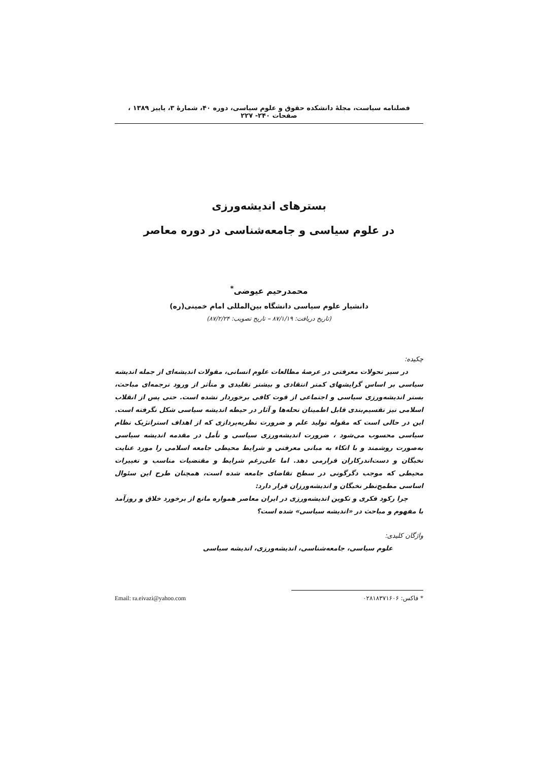فصلنامه سیاست، مجلهٔ دانشکده حقوق و علوم سیاسی، دوره ۴۰، شمارهٔ ۳، پاییز ۱۳۸۹ ، صفحات ۲۴۰- ۲۲۷
بسترهای اندیشه‌ورزی
در علوم سیاسی و جامعه‌شناسی در دوره معاصر
محمدرحیم عیوضی<sup>*</sup>
دانشیار علوم سیاسی دانشگاه بین‌المللی امام خمینی(ره)
(تاریخ دریافت: ۸۷/۱/۱۹ – تاریخ تصویب: ۸۷/۲/۲۴)
چکیده:
در سیر تحولات معرفتی در عرصهٔ مطالعات علوم انسانی، مقولات اندیشه‌ای از جمله اندیشه سیاسی بر اساس گرایشهای کمتر انتقادی و بیشتر تقلیدی و متأثر از ورود ترجمه‌ای مباحث، بستر اندیشه‌ورزی سیاسی و اجتماعی از قوت کافی برخوردار نشده است. حتی پس از انقلاب اسلامی نیز تقسیم‌بندی قابل اطمینان نحله‌ها و آثار در حیطه اندیشه سیاسی شکل نگرفته است. این در حالی است که مقوله تولید علم و ضرورت نظریه‌پردازی که از اهداف استراتژیک نظام سیاسی محسوب می‌شود ، ضرورت اندیشه‌ورزی سیاسی و تأمل در مقدمه اندیشه سیاسی به‌صورت روشمند و با اتکاء به مبانی معرفتی و شرایط محیطی جامعه اسلامی را مورد عنایت نخبگان و دست‌اندرکاران قرارمی دهد. اما علی‌رغم شرایط و مقتضیات مناسب و تغییرات محیطی که موجب دگرگونی در سطح تقاضای جامعه شده است، همچنان طرح این سئوال اساسی مطمح‌نظر نخبگان و اندیشه‌ورزان قرار دارد:
چرا رکود فکری و تکوین اندیشه‌ورزی در ایران معاصر همواره مانع از برخورد خلاق و روزآمد با مفهوم و مباحث در «اندیشه سیاسی» شده است؟
واژگان کلیدی:
علوم سیاسی، جامعه‌شناسی، اندیشه‌ورزی، اندیشه سیاسی
* فاکس: ۰۲۸۱۸۳۷۱۶۰۶ Email: ra.eivazi@yahoo.com